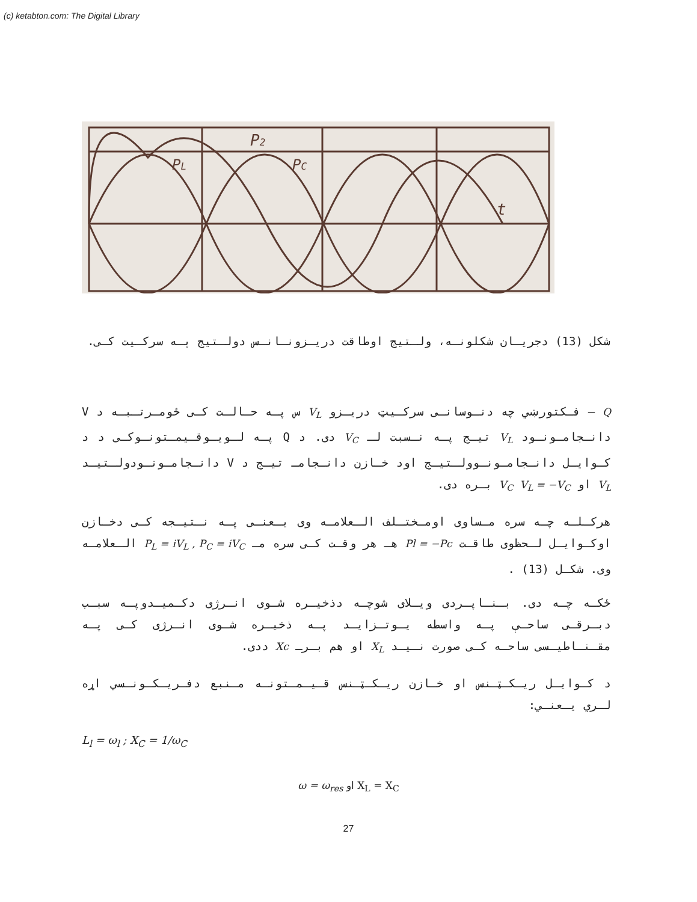(c) ketabton.com: The Digital Library
P2
PL
PC
t
شکل (13) دجریـان شکلونـه، ولـتیج اوطاقت دریـزونـانـس دولـتیج پـه سرکـیت کـی.
Q – فـکتورښي چه دنـوسانـی سرکـیټ دریـزو V<sub>L</sub> س پـه حـالـت کـی ځومـرتـبـه د V دانـجامـونـود V<sub>L</sub> تیـج پـه نـسبت لـ V<sub>C</sub> دی. د Q پـه لـویـوقـیمـتونـوکـی د د کـوایـل دانـجامـونـوولـتیـج اود خـازن دانـجامـ تیـج د V دانـجامـونـودولـتیـد V<sub>L</sub> او V<sub>C</sub> V<sub>L</sub> = −V<sub>C</sub> بـره دی.
هرکـلـه چـه سره مـساوی اومـختـلف الـعلامـه وی یـعنـی پـه نـتیـجه کـی دخـازن اوکـوایـل لـحظوی طاقـت Pl = −Pc هـ هر وقـت کـی سره مـ P<sub>L</sub> = iV<sub>L</sub> , P<sub>C</sub> = iV<sub>C</sub> الـعلامـه وی. شکـل (13) .
ځکـه چـه دی. بـنـاپـردی ویـلای شوچـه دذخیـره شـوی انـرژی دکـمیـدوپـه سبـب دبـرقـی ساحـې پـه واسطه یـوتـزایـد پـه ذخیـره شـوی انـرژی کـی پـه مقـنـاطیـسی ساحـه کـی صورت نـیـد X<sub>L</sub> او هم بـرـ Xc ددی.
د کـوایـل ریـکـټـنس او خـازن ریـکـټـنس قـیـمـتونـه مـنبع دفـریـکـونـسي اړه لـري یـعنـي:
L<sub>l</sub> = ω<sub>l</sub> ; X<sub>C</sub> = 1/ω<sub>C</sub>
ω = ω<sub>res</sub> او X<sub>L</sub> = X<sub>C</sub>
27